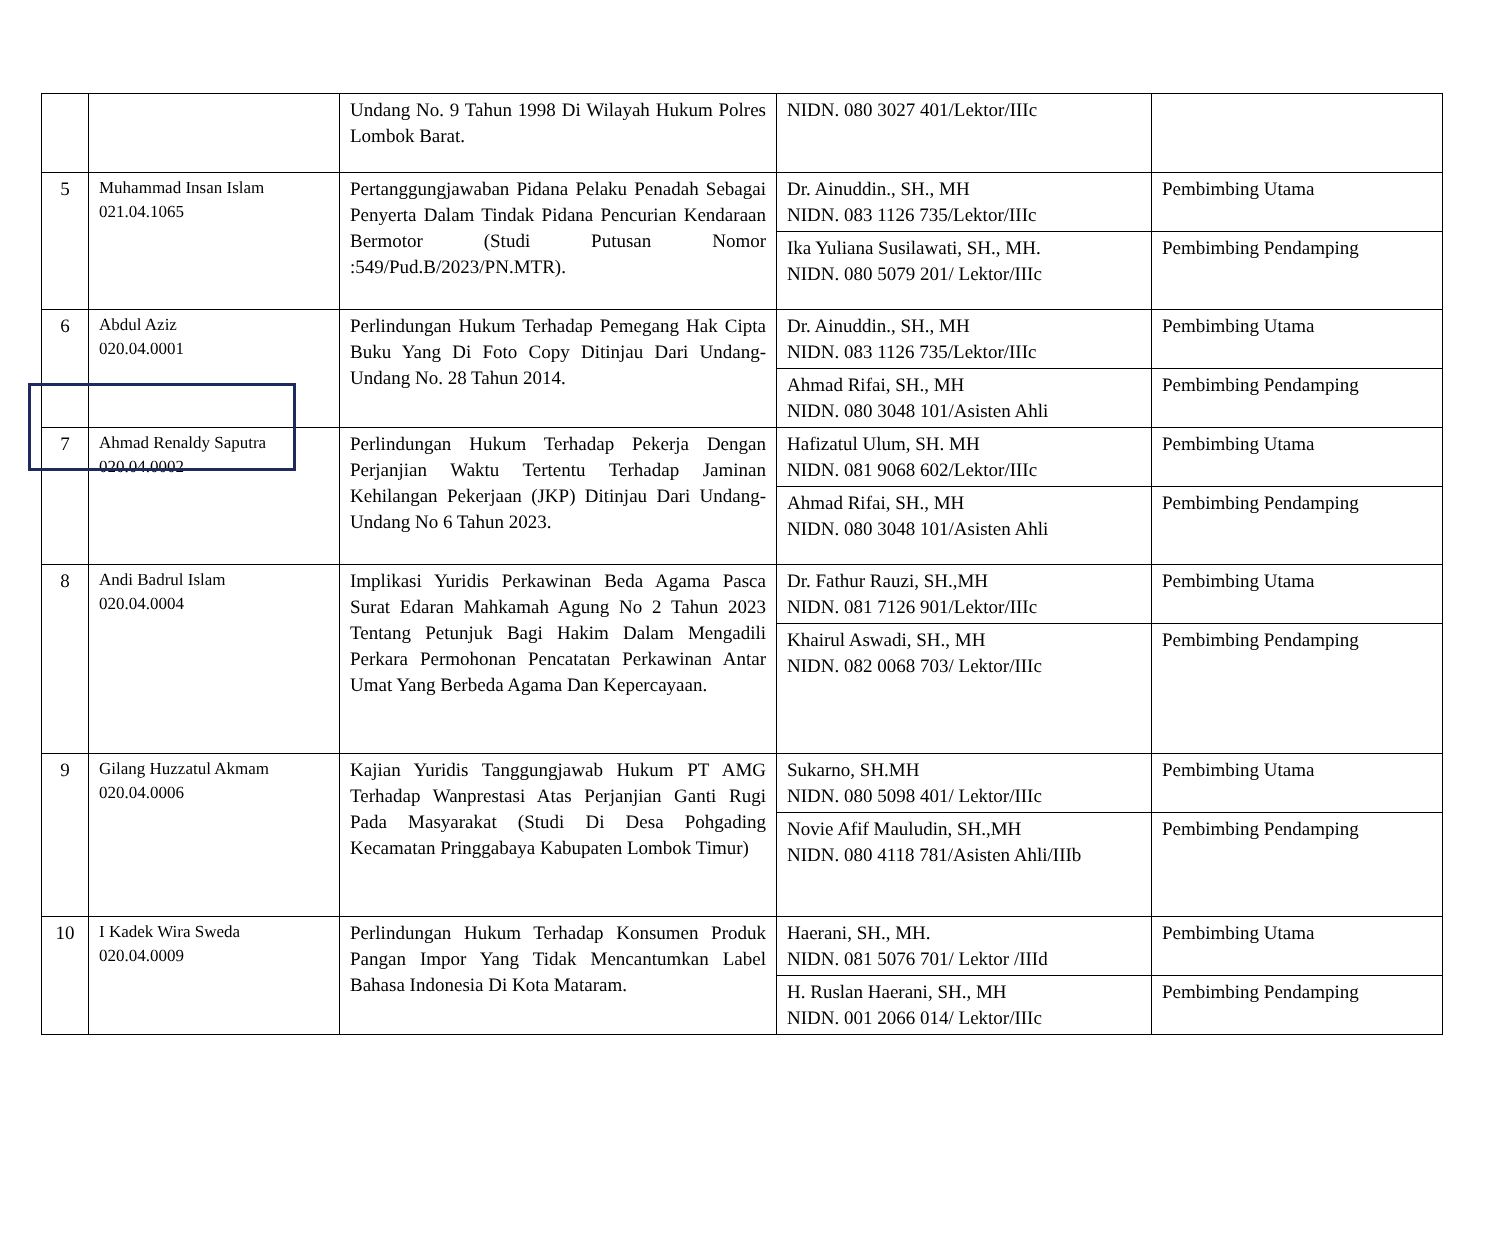| | | Undang No. 9 Tahun 1998 Di Wilayah Hukum Polres Lombok Barat. | NIDN. 080 3027 401/Lektor/IIIc | |
| 5 | Muhammad Insan Islam 021.04.1065 | Pertanggungjawaban Pidana Pelaku Penadah Sebagai Penyerta Dalam Tindak Pidana Pencurian Kendaraan Bermotor (Studi Putusan Nomor :549/Pud.B/2023/PN.MTR). | Dr. Ainuddin., SH., MH NIDN. 083 1126 735/Lektor/IIIc | Pembimbing Utama |
| | | | Ika Yuliana Susilawati, SH., MH. NIDN. 080 5079 201/ Lektor/IIIc | Pembimbing Pendamping |
| 6 | Abdul Aziz 020.04.0001 | Perlindungan Hukum Terhadap Pemegang Hak Cipta Buku Yang Di Foto Copy Ditinjau Dari Undang-Undang No. 28 Tahun 2014. | Dr. Ainuddin., SH., MH NIDN. 083 1126 735/Lektor/IIIc | Pembimbing Utama |
| | | | Ahmad Rifai, SH., MH NIDN. 080 3048 101/Asisten Ahli | Pembimbing Pendamping |
| 7 | Ahmad Renaldy Saputra 020.04.0002 | Perlindungan Hukum Terhadap Pekerja Dengan Perjanjian Waktu Tertentu Terhadap Jaminan Kehilangan Pekerjaan (JKP) Ditinjau Dari Undang-Undang No 6 Tahun 2023. | Hafizatul Ulum, SH. MH NIDN. 081 9068 602/Lektor/IIIc | Pembimbing Utama |
| | | | Ahmad Rifai, SH., MH NIDN. 080 3048 101/Asisten Ahli | Pembimbing Pendamping |
| 8 | Andi Badrul Islam 020.04.0004 | Implikasi Yuridis Perkawinan Beda Agama Pasca Surat Edaran Mahkamah Agung No 2 Tahun 2023 Tentang Petunjuk Bagi Hakim Dalam Mengadili Perkara Permohonan Pencatatan Perkawinan Antar Umat Yang Berbeda Agama Dan Kepercayaan. | Dr. Fathur Rauzi, SH.,MH NIDN. 081 7126 901/Lektor/IIIc | Pembimbing Utama |
| | | | Khairul Aswadi, SH., MH NIDN. 082 0068 703/ Lektor/IIIc | Pembimbing Pendamping |
| 9 | Gilang Huzzatul Akmam 020.04.0006 | Kajian Yuridis Tanggungjawab Hukum PT AMG Terhadap Wanprestasi Atas Perjanjian Ganti Rugi Pada Masyarakat (Studi Di Desa Pohgading Kecamatan Pringgabaya Kabupaten Lombok Timur) | Sukarno, SH.MH NIDN. 080 5098 401/ Lektor/IIIc | Pembimbing Utama |
| | | | Novie Afif Mauludin, SH.,MH NIDN. 080 4118 781/Asisten Ahli/IIIb | Pembimbing Pendamping |
| 10 | I Kadek Wira Sweda 020.04.0009 | Perlindungan Hukum Terhadap Konsumen Produk Pangan Impor Yang Tidak Mencantumkan Label Bahasa Indonesia Di Kota Mataram. | Haerani, SH., MH. NIDN. 081 5076 701/ Lektor /IIId | Pembimbing Utama |
| | | | H. Ruslan Haerani, SH., MH NIDN. 001 2066 014/ Lektor/IIIc | Pembimbing Pendamping |